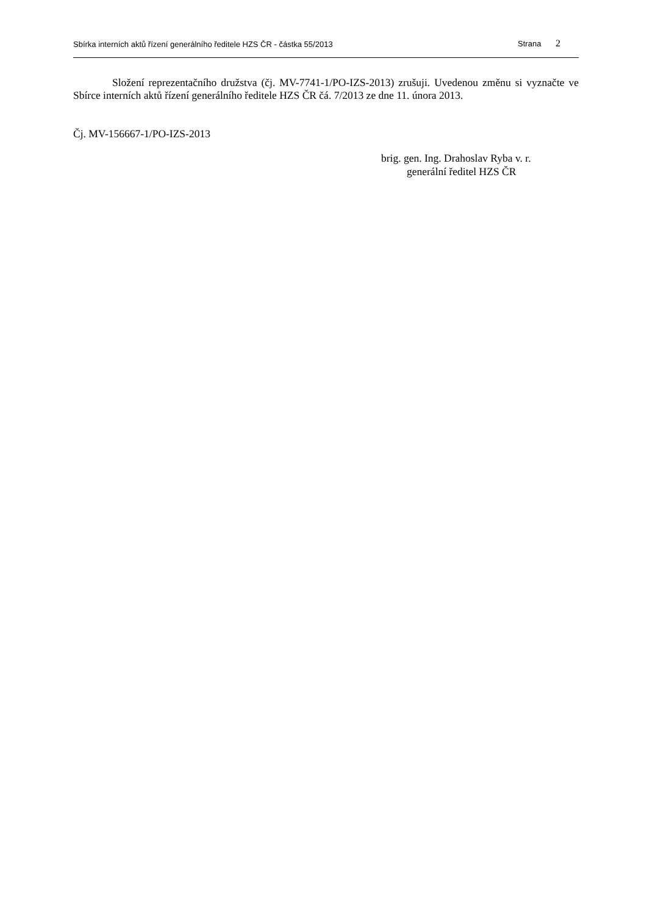Sbírka interních aktů řízení generálního ředitele HZS ČR - částka 55/2013 Strana 2
Složení reprezentačního družstva (čj. MV-7741-1/PO-IZS-2013) zrušuji. Uvedenou změnu si vyznačte ve Sbírce interních aktů řízení generálního ředitele HZS ČR čá. 7/2013 ze dne 11. února 2013.
Čj. MV-156667-1/PO-IZS-2013
brig. gen. Ing. Drahoslav Ryba v. r.
generální ředitel HZS ČR